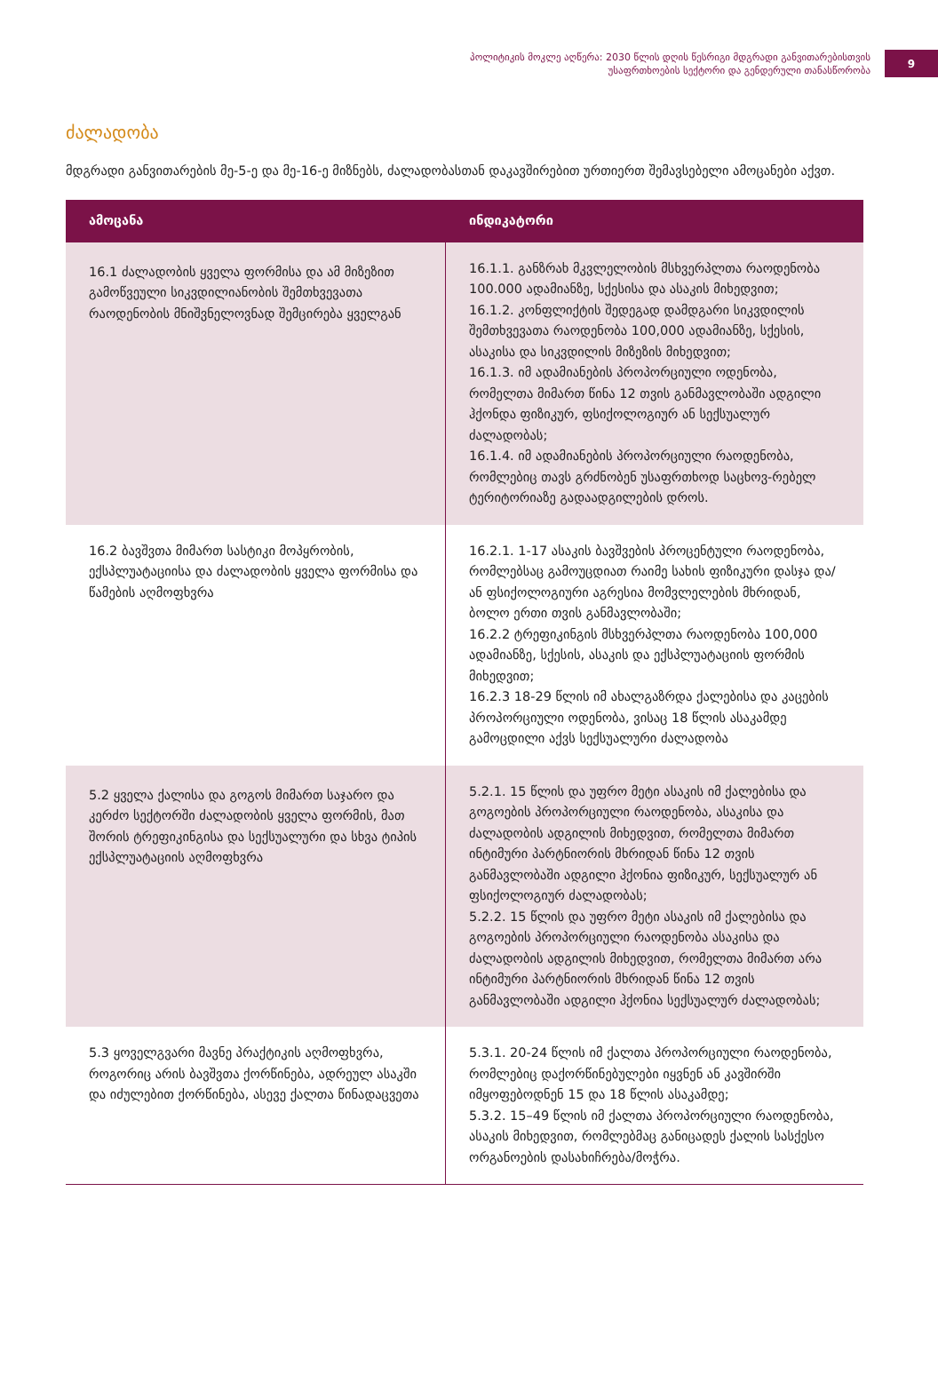პოლიტიკის მოკლე აღწერა: 2030 წლის დღის წესრიგი მდგრადი განვითარებისთვის
უსაფრთხოების სექტორი და გენდერული თანასწორობა
9
ძალადობა
მდგრადი განვითარების მე-5-ე და მე-16-ე მიზნებს, ძალადობასთან დაკავშირებით ურთიერთ შემავსებელი ამოცანები აქვთ.
| ამოცანა | ინდიკატორი |
| --- | --- |
| 16.1 ძალადობის ყველა ფორმისა და ამ მიზეზით გამოწვეული სიკვდილიანობის შემთხვევათა რაოდენობის მნიშვნელოვნად შემცირება ყველგან | 16.1.1. განზრახ მკვლელობის მსხვერპლთა რაოდენობა 100.000 ადამიანზე, სქესისა და ასაკის მიხედვით; 16.1.2. კონფლიქტის შედეგად დამდგარი სიკვდილის შემთხვევათა რაოდენობა 100,000 ადამიანზე, სქესის, ასაკისა და სიკვდილის მიზეზის მიხედვით; 16.1.3. იმ ადამიანების პროპორციული ოდენობა, რომელთა მიმართ წინა 12 თვის განმავლობაში ადგილი ჰქონდა ფიზიკურ, ფსიქოლოგიურ ან სექსუალურ ძალადობას; 16.1.4. იმ ადამიანების პროპორციული რაოდენობა, რომლებიც თავს გრძნობენ უსაფრთხოდ საცხოვ-რებელ ტერიტორიაზე გადაადგილების დროს. |
| 16.2 ბავშვთა მიმართ სასტიკი მოპყრობის, ექსპლუატაციისა და ძალადობის ყველა ფორმისა და წამების აღმოფხვრა | 16.2.1. 1-17 ასაკის ბავშვების პროცენტული რაოდენობა, რომლებსაც გამოუცდიათ რაიმე სახის ფიზიკური დასჯა და/ან ფსიქოლოგიური აგრესია მომვლელების მხრიდან, ბოლო ერთი თვის განმავლობაში; 16.2.2 ტრეფიკინგის მსხვერპლთა რაოდენობა 100,000 ადამიანზე, სქესის, ასაკის და ექსპლუატაციის ფორმის მიხედვით; 16.2.3 18-29 წლის იმ ახალგაზრდა ქალებისა და კაცების პროპორციული ოდენობა, ვისაც 18 წლის ასაკამდე გამოცდილი აქვს სექსუალური ძალადობა |
| 5.2 ყველა ქალისა და გოგოს მიმართ საჯარო და კერძო სექტორში ძალადობის ყველა ფორმის, მათ შორის ტრეფიკინგისა და სექსუალური და სხვა ტიპის ექსპლუატაციის აღმოფხვრა | 5.2.1. 15 წლის და უფრო მეტი ასაკის იმ ქალებისა და გოგოების პროპორციული რაოდენობა, ასაკისა და ძალადობის ადგილის მიხედვით, რომელთა მიმართ ინტიმური პარტნიორის მხრიდან წინა 12 თვის განმავლობაში ადგილი ჰქონია ფიზიკურ, სექსუალურ ან ფსიქოლოგიურ ძალადობას; 5.2.2. 15 წლის და უფრო მეტი ასაკის იმ ქალებისა და გოგოების პროპორციული რაოდენობა ასაკისა და ძალადობის ადგილის მიხედვით, რომელთა მიმართ არა ინტიმური პარტნიორის მხრიდან წინა 12 თვის განმავლობაში ადგილი ჰქონია სექსუალურ ძალადობას; |
| 5.3 ყოველგვარი მავნე პრაქტიკის აღმოფხვრა, როგორიც არის ბავშვთა ქორწინება, ადრეულ ასაკში და იძულებით ქორწინება, ასევე ქალთა წინადაცვეთა | 5.3.1. 20-24 წლის იმ ქალთა პროპორციული რაოდენობა, რომლებიც დაქორწინებულები იყვნენ ან კავშირში იმყოფებოდნენ 15 და 18 წლის ასაკამდე; 5.3.2. 15–49 წლის იმ ქალთა პროპორციული რაოდენობა, ასაკის მიხედვით, რომლებმაც განიცადეს ქალის სასქესო ორგანოების დასახიჩრება/მოჭრა. |